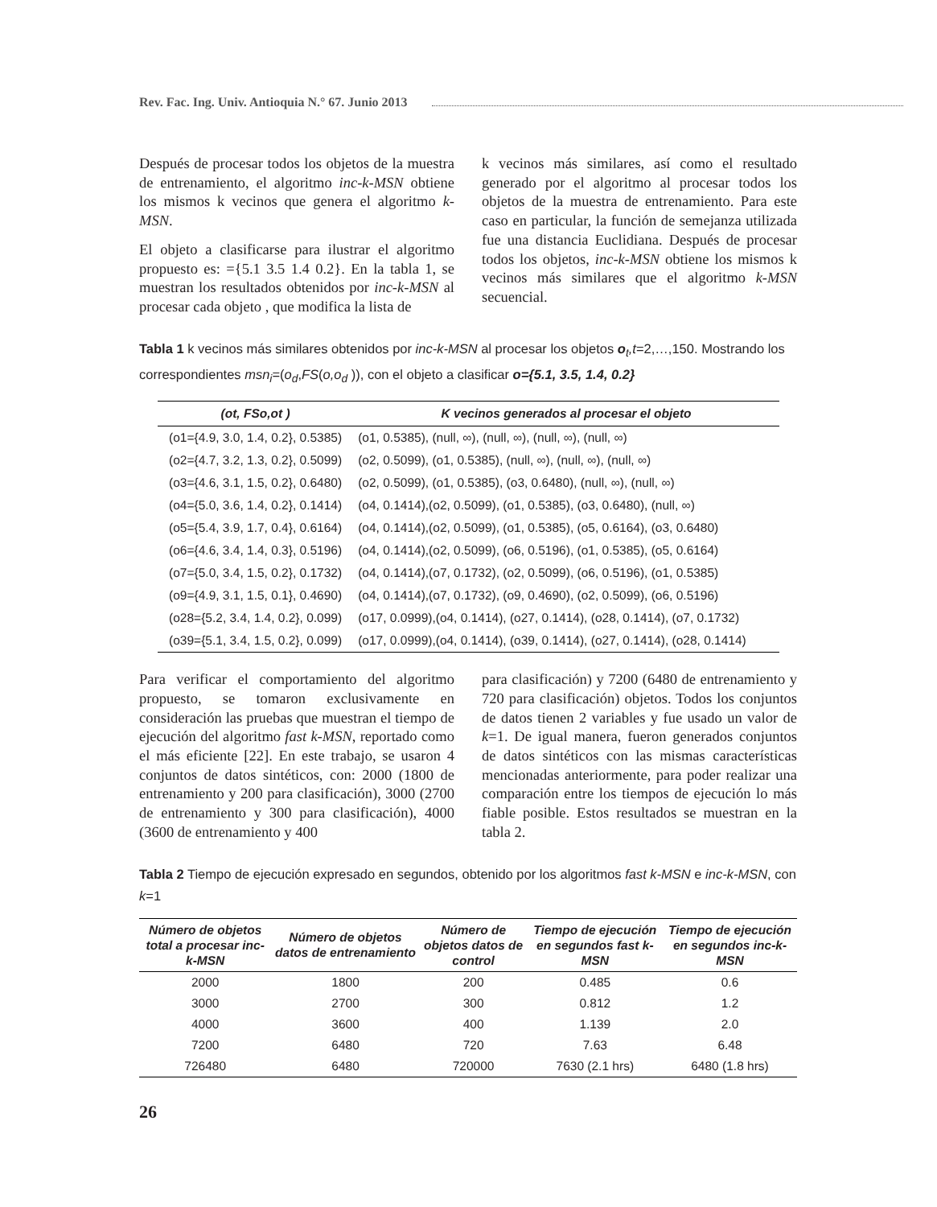Rev. Fac. Ing. Univ. Antioquia N.° 67. Junio 2013
Después de procesar todos los objetos de la muestra de entrenamiento, el algoritmo inc-k-MSN obtiene los mismos k vecinos que genera el algoritmo k-MSN.
El objeto a clasificarse para ilustrar el algoritmo propuesto es: ={5.1 3.5 1.4 0.2}. En la tabla 1, se muestran los resultados obtenidos por inc-k-MSN al procesar cada objeto , que modifica la lista de
k vecinos más similares, así como el resultado generado por el algoritmo al procesar todos los objetos de la muestra de entrenamiento. Para este caso en particular, la función de semejanza utilizada fue una distancia Euclidiana. Después de procesar todos los objetos, inc-k-MSN obtiene los mismos k vecinos más similares que el algoritmo k-MSN secuencial.
Tabla 1 k vecinos más similares obtenidos por inc-k-MSN al procesar los objetos o<sub>t</sub>,t=2,…,150. Mostrando los correspondientes msn<sub>i</sub>=(o<sub>d</sub>,FS(o,o<sub>d</sub> )), con el objeto a clasificar o={5.1, 3.5, 1.4, 0.2}
| (ot, FSo,ot ) | K vecinos generados al procesar el objeto |
| --- | --- |
| (o1={4.9, 3.0, 1.4, 0.2}, 0.5385) | (o1, 0.5385), (null, ∞), (null, ∞), (null, ∞), (null, ∞) |
| (o2={4.7, 3.2, 1.3, 0.2}, 0.5099) | (o2, 0.5099), (o1, 0.5385), (null, ∞), (null, ∞), (null, ∞) |
| (o3={4.6, 3.1, 1.5, 0.2}, 0.6480) | (o2, 0.5099), (o1, 0.5385), (o3, 0.6480), (null, ∞), (null, ∞) |
| (o4={5.0, 3.6, 1.4, 0.2}, 0.1414) | (o4, 0.1414),(o2, 0.5099), (o1, 0.5385), (o3, 0.6480), (null, ∞) |
| (o5={5.4, 3.9, 1.7, 0.4}, 0.6164) | (o4, 0.1414),(o2, 0.5099), (o1, 0.5385), (o5, 0.6164), (o3, 0.6480) |
| (o6={4.6, 3.4, 1.4, 0.3}, 0.5196) | (o4, 0.1414),(o2, 0.5099), (o6, 0.5196), (o1, 0.5385), (o5, 0.6164) |
| (o7={5.0, 3.4, 1.5, 0.2}, 0.1732) | (o4, 0.1414),(o7, 0.1732), (o2, 0.5099), (o6, 0.5196), (o1, 0.5385) |
| (o9={4.9, 3.1, 1.5, 0.1}, 0.4690) | (o4, 0.1414),(o7, 0.1732), (o9, 0.4690), (o2, 0.5099), (o6, 0.5196) |
| (o28={5.2, 3.4, 1.4, 0.2}, 0.099) | (o17, 0.0999),(o4, 0.1414), (o27, 0.1414), (o28, 0.1414), (o7, 0.1732) |
| (o39={5.1, 3.4, 1.5, 0.2}, 0.099) | (o17, 0.0999),(o4, 0.1414), (o39, 0.1414), (o27, 0.1414), (o28, 0.1414) |
Para verificar el comportamiento del algoritmo propuesto, se tomaron exclusivamente en consideración las pruebas que muestran el tiempo de ejecución del algoritmo fast k-MSN, reportado como el más eficiente [22]. En este trabajo, se usaron 4 conjuntos de datos sintéticos, con: 2000 (1800 de entrenamiento y 200 para clasificación), 3000 (2700 de entrenamiento y 300 para clasificación), 4000 (3600 de entrenamiento y 400
para clasificación) y 7200 (6480 de entrenamiento y 720 para clasificación) objetos. Todos los conjuntos de datos tienen 2 variables y fue usado un valor de k=1. De igual manera, fueron generados conjuntos de datos sintéticos con las mismas características mencionadas anteriormente, para poder realizar una comparación entre los tiempos de ejecución lo más fiable posible. Estos resultados se muestran en la tabla 2.
Tabla 2 Tiempo de ejecución expresado en segundos, obtenido por los algoritmos fast k-MSN e inc-k-MSN, con k=1
| Número de objetos total a procesar inc-k-MSN | Número de objetos datos de entrenamiento | Número de objetos datos de control | Tiempo de ejecución en segundos fast k-MSN | Tiempo de ejecución en segundos inc-k-MSN |
| --- | --- | --- | --- | --- |
| 2000 | 1800 | 200 | 0.485 | 0.6 |
| 3000 | 2700 | 300 | 0.812 | 1.2 |
| 4000 | 3600 | 400 | 1.139 | 2.0 |
| 7200 | 6480 | 720 | 7.63 | 6.48 |
| 726480 | 6480 | 720000 | 7630 (2.1 hrs) | 6480 (1.8 hrs) |
26